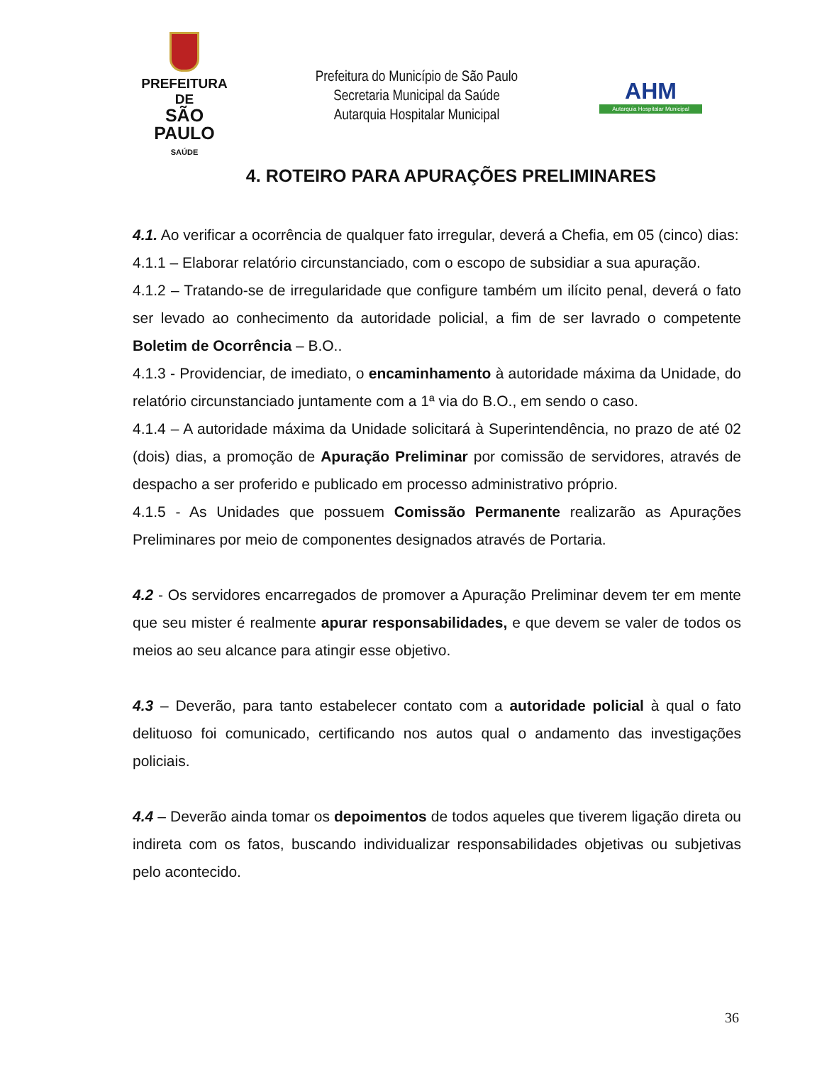PREFEITURA DE
SÃO PAULO
SAÚDE
Prefeitura do Município de São Paulo
Secretaria Municipal da Saúde
Autarquia Hospitalar Municipal
AHM
Autarquia Hospitalar Municipal
4. ROTEIRO PARA APURAÇÕES PRELIMINARES
4.1. Ao verificar a ocorrência de qualquer fato irregular, deverá a Chefia, em 05 (cinco) dias:
4.1.1 – Elaborar relatório circunstanciado, com o escopo de subsidiar a sua apuração.
4.1.2 – Tratando-se de irregularidade que configure também um ilícito penal, deverá o fato ser levado ao conhecimento da autoridade policial, a fim de ser lavrado o competente Boletim de Ocorrência – B.O..
4.1.3 - Providenciar, de imediato, o encaminhamento à autoridade máxima da Unidade, do relatório circunstanciado juntamente com a 1ª via do B.O., em sendo o caso.
4.1.4 – A autoridade máxima da Unidade solicitará à Superintendência, no prazo de até 02 (dois) dias, a promoção de Apuração Preliminar por comissão de servidores, através de despacho a ser proferido e publicado em processo administrativo próprio.
4.1.5 - As Unidades que possuem Comissão Permanente realizarão as Apurações Preliminares por meio de componentes designados através de Portaria.
4.2 - Os servidores encarregados de promover a Apuração Preliminar devem ter em mente que seu mister é realmente apurar responsabilidades, e que devem se valer de todos os meios ao seu alcance para atingir esse objetivo.
4.3 – Deverão, para tanto estabelecer contato com a autoridade policial à qual o fato delituoso foi comunicado, certificando nos autos qual o andamento das investigações policiais.
4.4 – Deverão ainda tomar os depoimentos de todos aqueles que tiverem ligação direta ou indireta com os fatos, buscando individualizar responsabilidades objetivas ou subjetivas pelo acontecido.
36